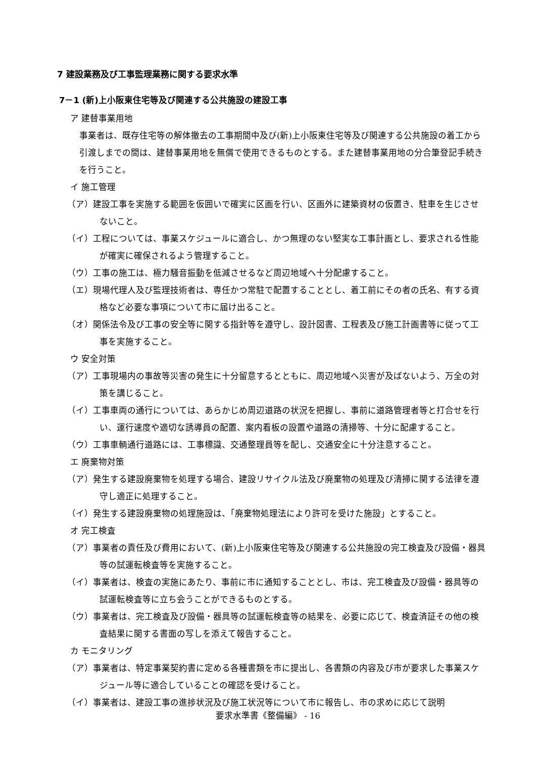7 建設業務及び工事監理業務に関する要求水準
7－1 (新)上小阪東住宅等及び関連する公共施設の建設工事
ア 建替事業用地
事業者は、既存住宅等の解体撤去の工事期間中及び(新)上小阪東住宅等及び関連する公共施設の着工から引渡しまでの間は、建替事業用地を無償で使用できるものとする。また建替事業用地の分合筆登記手続きを行うこと。
イ 施工管理
（ア）建設工事を実施する範囲を仮囲いで確実に区画を行い、区画外に建築資材の仮置き、駐車を生じさせないこと。
（イ）工程については、事業スケジュールに適合し、かつ無理のない堅実な工事計画とし、要求される性能が確実に確保されるよう管理すること。
（ウ）工事の施工は、極力騒音振動を低減させるなど周辺地域へ十分配慮すること。
（エ）現場代理人及び監理技術者は、専任かつ常駐で配置することとし、着工前にその者の氏名、有する資格など必要な事項について市に届け出ること。
（オ）関係法令及び工事の安全等に関する指針等を遵守し、設計図書、工程表及び施工計画書等に従って工事を実施すること。
ウ 安全対策
（ア）工事現場内の事故等災害の発生に十分留意するとともに、周辺地域へ災害が及ばないよう、万全の対策を講じること。
（イ）工事車両の通行については、あらかじめ周辺道路の状況を把握し、事前に道路管理者等と打合せを行い、運行速度や適切な誘導員の配置、案内看板の設置や道路の清掃等、十分に配慮すること。
（ウ）工事車輌通行道路には、工事標識、交通整理員等を配し、交通安全に十分注意すること。
エ 廃棄物対策
（ア）発生する建設廃棄物を処理する場合、建設リサイクル法及び廃棄物の処理及び清掃に関する法律を遵守し適正に処理すること。
（イ）発生する建設廃棄物の処理施設は、「廃棄物処理法により許可を受けた施設」とすること。
オ 完工検査
（ア）事業者の責任及び費用において、(新)上小阪東住宅等及び関連する公共施設の完工検査及び設備・器具等の試運転検査等を実施すること。
（イ）事業者は、検査の実施にあたり、事前に市に通知することとし、市は、完工検査及び設備・器具等の試運転検査等に立ち会うことができるものとする。
（ウ）事業者は、完工検査及び設備・器具等の試運転検査等の結果を、必要に応じて、検査済証その他の検査結果に関する書面の写しを添えて報告すること。
カ モニタリング
（ア）事業者は、特定事業契約書に定める各種書類を市に提出し、各書類の内容及び市が要求した事業スケジュール等に適合していることの確認を受けること。
（イ）事業者は、建設工事の進捗状況及び施工状況等について市に報告し、市の求めに応じて説明
要求水準書《整備編》 - 16